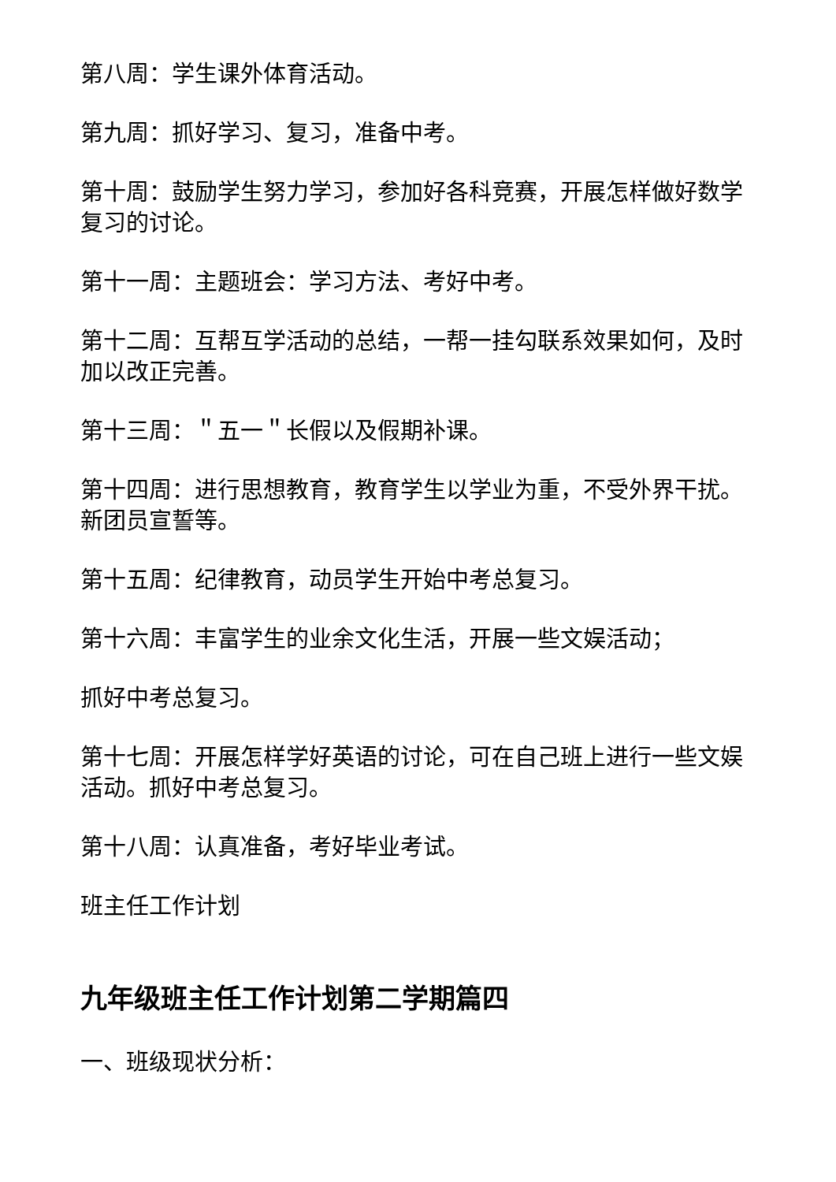第八周：学生课外体育活动。
第九周：抓好学习、复习，准备中考。
第十周：鼓励学生努力学习，参加好各科竞赛，开展怎样做好数学复习的讨论。
第十一周：主题班会：学习方法、考好中考。
第十二周：互帮互学活动的总结，一帮一挂勾联系效果如何，及时加以改正完善。
第十三周：＂五一＂长假以及假期补课。
第十四周：进行思想教育，教育学生以学业为重，不受外界干扰。新团员宣誓等。
第十五周：纪律教育，动员学生开始中考总复习。
第十六周：丰富学生的业余文化生活，开展一些文娱活动；
抓好中考总复习。
第十七周：开展怎样学好英语的讨论，可在自己班上进行一些文娱活动。抓好中考总复习。
第十八周：认真准备，考好毕业考试。
班主任工作计划
九年级班主任工作计划第二学期篇四
一、班级现状分析：